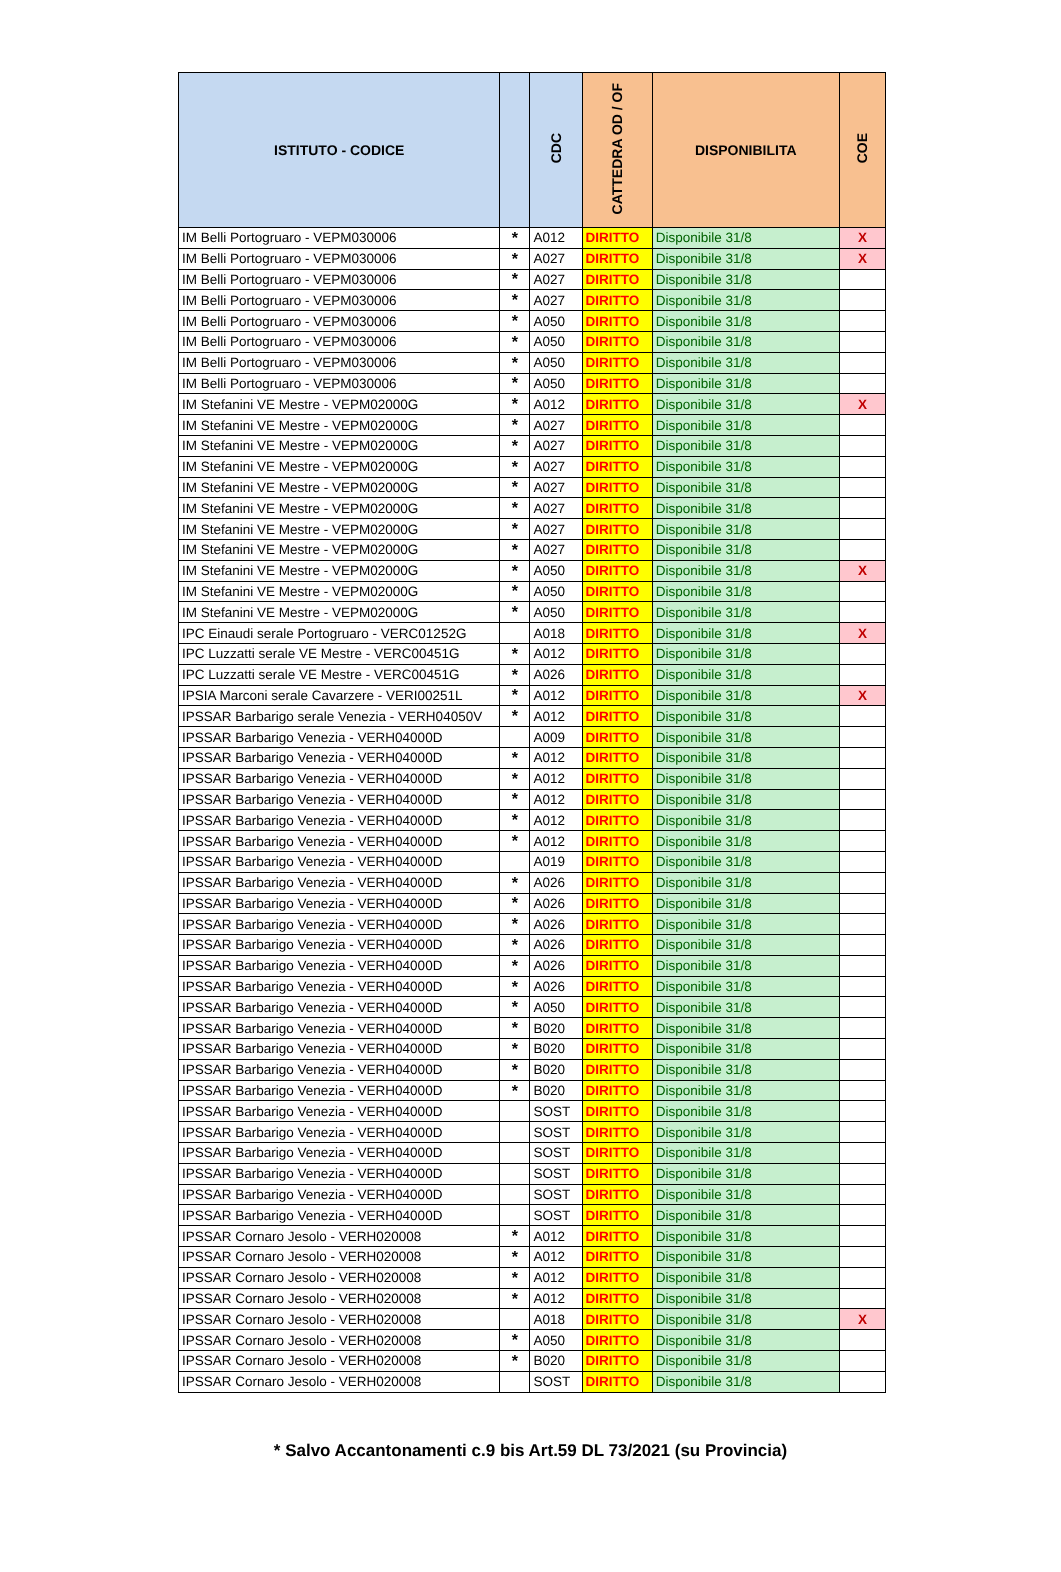| ISTITUTO - CODICE | | CDC | CATTEDRA OD / OF | DISPONIBILITA | COE |
| --- | --- | --- | --- | --- | --- |
| IM Belli Portogruaro - VEPM030006 | * | A012 | DIRITTO | Disponibile 31/8 | X |
| IM Belli Portogruaro - VEPM030006 | * | A027 | DIRITTO | Disponibile 31/8 | X |
| IM Belli Portogruaro - VEPM030006 | * | A027 | DIRITTO | Disponibile 31/8 | |
| IM Belli Portogruaro - VEPM030006 | * | A027 | DIRITTO | Disponibile 31/8 | |
| IM Belli Portogruaro - VEPM030006 | * | A050 | DIRITTO | Disponibile 31/8 | |
| IM Belli Portogruaro - VEPM030006 | * | A050 | DIRITTO | Disponibile 31/8 | |
| IM Belli Portogruaro - VEPM030006 | * | A050 | DIRITTO | Disponibile 31/8 | |
| IM Belli Portogruaro - VEPM030006 | * | A050 | DIRITTO | Disponibile 31/8 | |
| IM Stefanini VE Mestre - VEPM02000G | * | A012 | DIRITTO | Disponibile 31/8 | X |
| IM Stefanini VE Mestre - VEPM02000G | * | A027 | DIRITTO | Disponibile 31/8 | |
| IM Stefanini VE Mestre - VEPM02000G | * | A027 | DIRITTO | Disponibile 31/8 | |
| IM Stefanini VE Mestre - VEPM02000G | * | A027 | DIRITTO | Disponibile 31/8 | |
| IM Stefanini VE Mestre - VEPM02000G | * | A027 | DIRITTO | Disponibile 31/8 | |
| IM Stefanini VE Mestre - VEPM02000G | * | A027 | DIRITTO | Disponibile 31/8 | |
| IM Stefanini VE Mestre - VEPM02000G | * | A027 | DIRITTO | Disponibile 31/8 | |
| IM Stefanini VE Mestre - VEPM02000G | * | A027 | DIRITTO | Disponibile 31/8 | |
| IM Stefanini VE Mestre - VEPM02000G | * | A050 | DIRITTO | Disponibile 31/8 | X |
| IM Stefanini VE Mestre - VEPM02000G | * | A050 | DIRITTO | Disponibile 31/8 | |
| IM Stefanini VE Mestre - VEPM02000G | * | A050 | DIRITTO | Disponibile 31/8 | |
| IPC Einaudi serale Portogruaro - VERC01252G | | A018 | DIRITTO | Disponibile 31/8 | X |
| IPC Luzzatti serale VE Mestre - VERC00451G | * | A012 | DIRITTO | Disponibile 31/8 | |
| IPC Luzzatti serale VE Mestre - VERC00451G | * | A026 | DIRITTO | Disponibile 31/8 | |
| IPSIA Marconi serale Cavarzere - VERI00251L | * | A012 | DIRITTO | Disponibile 31/8 | X |
| IPSSAR Barbarigo serale Venezia - VERH04050V | * | A012 | DIRITTO | Disponibile 31/8 | |
| IPSSAR Barbarigo Venezia - VERH04000D | | A009 | DIRITTO | Disponibile 31/8 | |
| IPSSAR Barbarigo Venezia - VERH04000D | * | A012 | DIRITTO | Disponibile 31/8 | |
| IPSSAR Barbarigo Venezia - VERH04000D | * | A012 | DIRITTO | Disponibile 31/8 | |
| IPSSAR Barbarigo Venezia - VERH04000D | * | A012 | DIRITTO | Disponibile 31/8 | |
| IPSSAR Barbarigo Venezia - VERH04000D | * | A012 | DIRITTO | Disponibile 31/8 | |
| IPSSAR Barbarigo Venezia - VERH04000D | * | A012 | DIRITTO | Disponibile 31/8 | |
| IPSSAR Barbarigo Venezia - VERH04000D | | A019 | DIRITTO | Disponibile 31/8 | |
| IPSSAR Barbarigo Venezia - VERH04000D | * | A026 | DIRITTO | Disponibile 31/8 | |
| IPSSAR Barbarigo Venezia - VERH04000D | * | A026 | DIRITTO | Disponibile 31/8 | |
| IPSSAR Barbarigo Venezia - VERH04000D | * | A026 | DIRITTO | Disponibile 31/8 | |
| IPSSAR Barbarigo Venezia - VERH04000D | * | A026 | DIRITTO | Disponibile 31/8 | |
| IPSSAR Barbarigo Venezia - VERH04000D | * | A026 | DIRITTO | Disponibile 31/8 | |
| IPSSAR Barbarigo Venezia - VERH04000D | * | A026 | DIRITTO | Disponibile 31/8 | |
| IPSSAR Barbarigo Venezia - VERH04000D | * | A050 | DIRITTO | Disponibile 31/8 | |
| IPSSAR Barbarigo Venezia - VERH04000D | * | B020 | DIRITTO | Disponibile 31/8 | |
| IPSSAR Barbarigo Venezia - VERH04000D | * | B020 | DIRITTO | Disponibile 31/8 | |
| IPSSAR Barbarigo Venezia - VERH04000D | * | B020 | DIRITTO | Disponibile 31/8 | |
| IPSSAR Barbarigo Venezia - VERH04000D | * | B020 | DIRITTO | Disponibile 31/8 | |
| IPSSAR Barbarigo Venezia - VERH04000D | | SOST | DIRITTO | Disponibile 31/8 | |
| IPSSAR Barbarigo Venezia - VERH04000D | | SOST | DIRITTO | Disponibile 31/8 | |
| IPSSAR Barbarigo Venezia - VERH04000D | | SOST | DIRITTO | Disponibile 31/8 | |
| IPSSAR Barbarigo Venezia - VERH04000D | | SOST | DIRITTO | Disponibile 31/8 | |
| IPSSAR Barbarigo Venezia - VERH04000D | | SOST | DIRITTO | Disponibile 31/8 | |
| IPSSAR Barbarigo Venezia - VERH04000D | | SOST | DIRITTO | Disponibile 31/8 | |
| IPSSAR Cornaro Jesolo - VERH020008 | * | A012 | DIRITTO | Disponibile 31/8 | |
| IPSSAR Cornaro Jesolo - VERH020008 | * | A012 | DIRITTO | Disponibile 31/8 | |
| IPSSAR Cornaro Jesolo - VERH020008 | * | A012 | DIRITTO | Disponibile 31/8 | |
| IPSSAR Cornaro Jesolo - VERH020008 | * | A012 | DIRITTO | Disponibile 31/8 | |
| IPSSAR Cornaro Jesolo - VERH020008 | | A018 | DIRITTO | Disponibile 31/8 | X |
| IPSSAR Cornaro Jesolo - VERH020008 | * | A050 | DIRITTO | Disponibile 31/8 | |
| IPSSAR Cornaro Jesolo - VERH020008 | * | B020 | DIRITTO | Disponibile 31/8 | |
| IPSSAR Cornaro Jesolo - VERH020008 | | SOST | DIRITTO | Disponibile 31/8 | |
* Salvo Accantonamenti c.9 bis Art.59 DL 73/2021 (su Provincia)